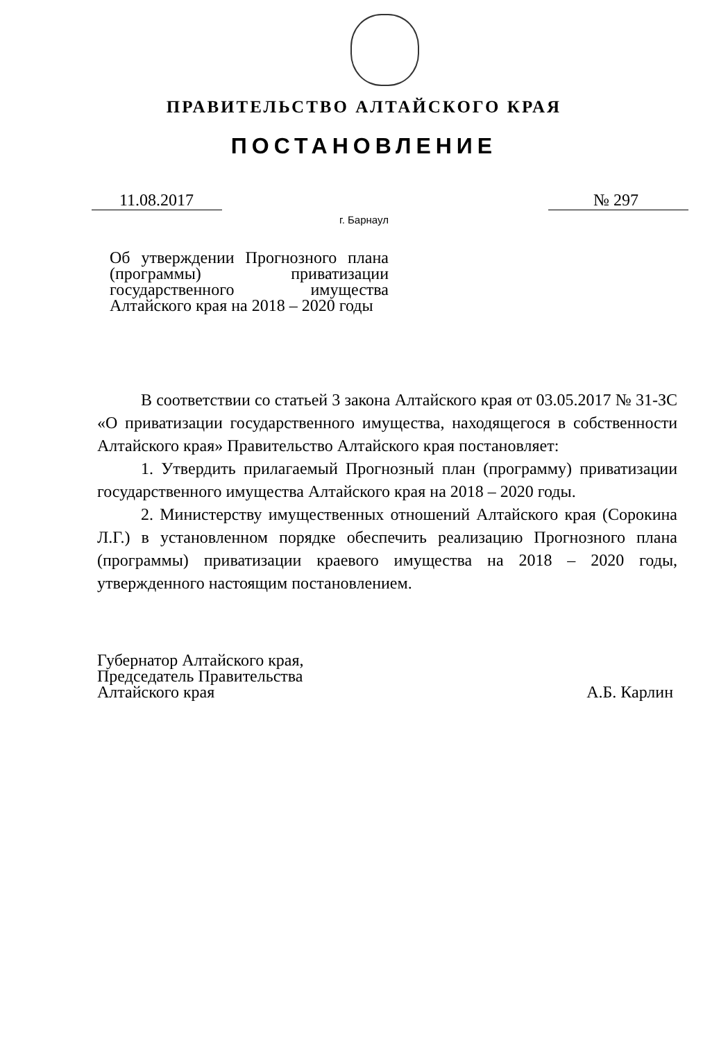ПРАВИТЕЛЬСТВО АЛТАЙСКОГО КРАЯ
ПОСТАНОВЛЕНИЕ
11.08.2017 № 297
г. Барнаул
Об утверждении Прогнозного плана (программы) приватизации государственного имущества Алтайского края на 2018 – 2020 годы
В соответствии со статьей 3 закона Алтайского края от 03.05.2017 № 31-ЗС «О приватизации государственного имущества, находящегося в собственности Алтайского края» Правительство Алтайского края постановляет:
1. Утвердить прилагаемый Прогнозный план (программу) приватизации государственного имущества Алтайского края на 2018 – 2020 годы.
2. Министерству имущественных отношений Алтайского края (Сорокина Л.Г.) в установленном порядке обеспечить реализацию Прогнозного плана (программы) приватизации краевого имущества на 2018 – 2020 годы, утвержденного настоящим постановлением.
Губернатор Алтайского края,
Председатель Правительства
Алтайского края
А.Б. Карлин